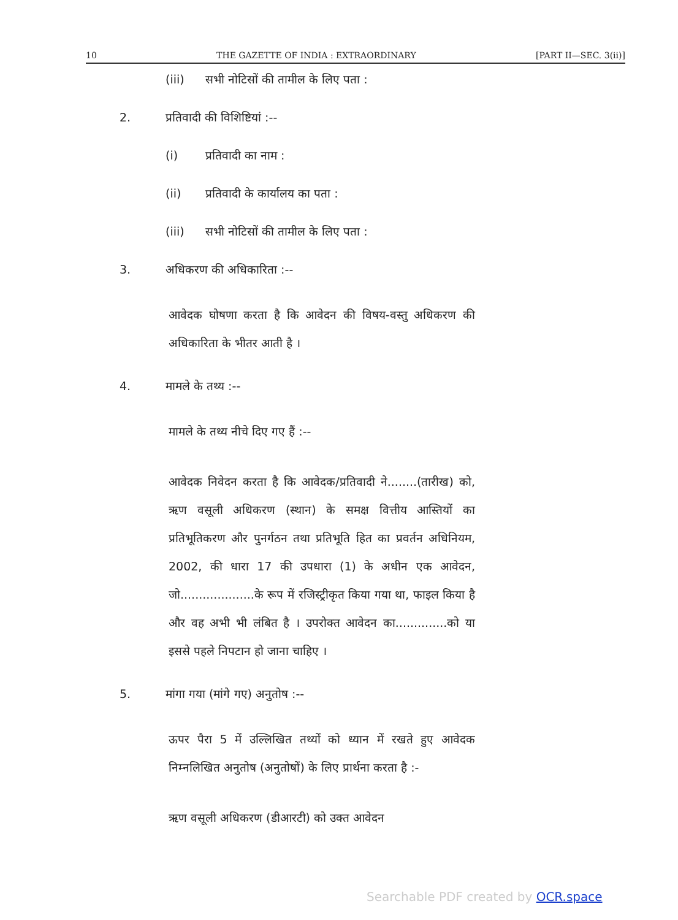10 THE GAZETTE OF INDIA : EXTRAORDINARY [PART II—SEC. 3(ii)]
(iii) सभी नोटिसों की तामील के लिए पता :
2. प्रतिवादी की विशिष्टियां :--
(i) प्रतिवादी का नाम :
(ii) प्रतिवादी के कार्यालय का पता :
(iii) सभी नोटिसों की तामील के लिए पता :
3. अधिकरण की अधिकारिता :--
आवेदक घोषणा करता है कि आवेदन की विषय-वस्तु अधिकरण की अधिकारिता के भीतर आती है ।
4. मामले के तथ्य :--
मामले के तथ्य नीचे दिए गए हैं :--
आवेदक निवेदन करता है कि आवेदक/प्रतिवादी ने........(तारीख) को, ऋण वसूली अधिकरण (स्थान) के समक्ष वित्तीय आस्तियों का प्रतिभूतिकरण और पुनर्गठन तथा प्रतिभूति हित का प्रवर्तन अधिनियम, 2002, की धारा 17 की उपधारा (1) के अधीन एक आवेदन, जो....................के रूप में रजिस्ट्रीकृत किया गया था, फाइल किया है और वह अभी भी लंबित है । उपरोक्त आवेदन का..............को या इससे पहले निपटान हो जाना चाहिए ।
5. मांगा गया (मांगे गए) अनुतोष :--
ऊपर पैरा 5 में उल्लिखित तथ्यों को ध्यान में रखते हुए आवेदक निम्नलिखित अनुतोष (अनुतोषों) के लिए प्रार्थना करता है :-
ऋण वसूली अधिकरण (डीआरटी) को उक्त आवेदन
Searchable PDF created by OCR.space